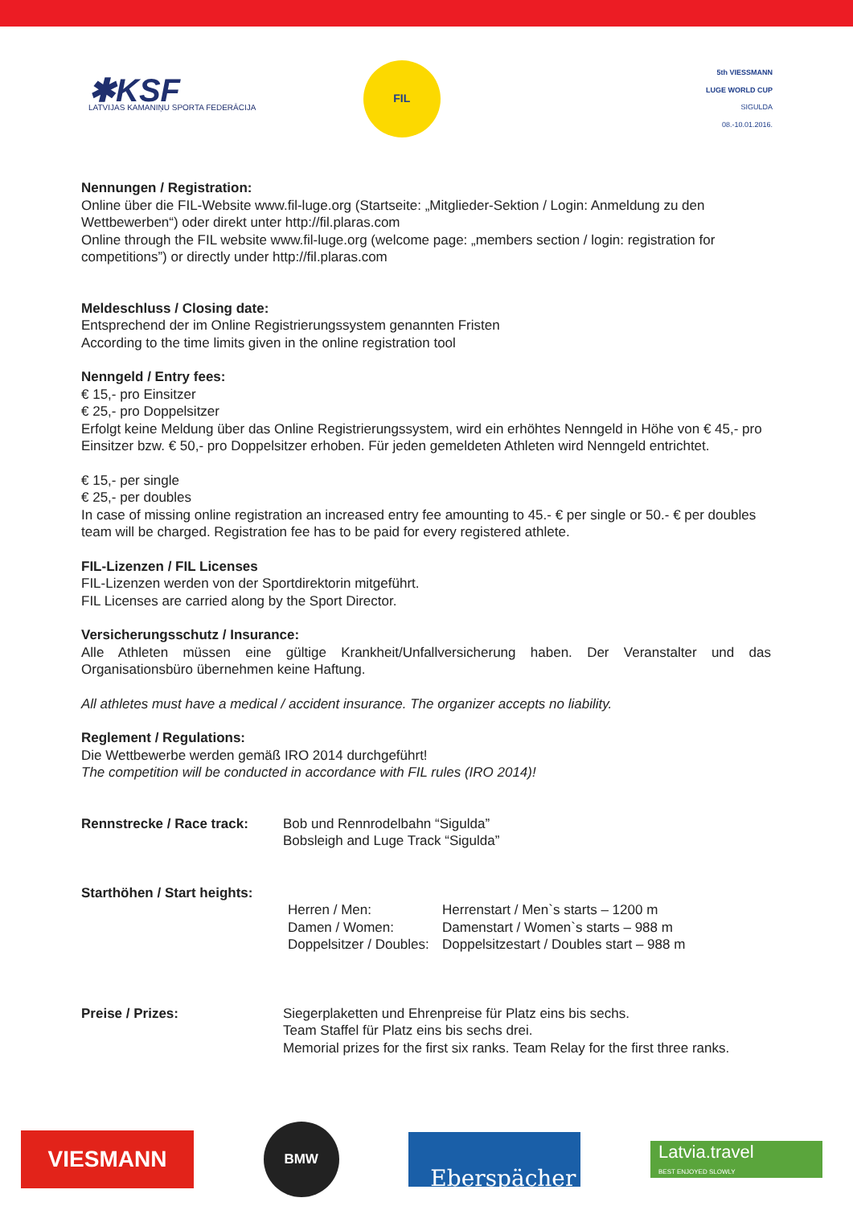✱KSF
LATVIJAS KAMANIŅU SPORTA FEDERĀCIJA
FIL
5th VIESSMANN
LUGE WORLD CUP
SIGULDA
08.-10.01.2016.
Nennungen / Registration:
Online über die FIL-Website www.fil-luge.org (Startseite: „Mitglieder-Sektion / Login: Anmeldung zu den Wettbewerben“) oder direkt unter http://fil.plaras.com
Online through the FIL website www.fil-luge.org (welcome page: „members section / login: registration for competitions”) or directly under http://fil.plaras.com
Meldeschluss / Closing date:
Entsprechend der im Online Registrierungssystem genannten Fristen
According to the time limits given in the online registration tool
Nenngeld / Entry fees:
€ 15,- pro Einsitzer
€ 25,- pro Doppelsitzer
Erfolgt keine Meldung über das Online Registrierungssystem, wird ein erhöhtes Nenngeld in Höhe von € 45,- pro Einsitzer bzw. € 50,- pro Doppelsitzer erhoben. Für jeden gemeldeten Athleten wird Nenngeld entrichtet.
€ 15,- per single
€ 25,- per doubles
In case of missing online registration an increased entry fee amounting to 45.- € per single or 50.- € per doubles team will be charged. Registration fee has to be paid for every registered athlete.
FIL-Lizenzen / FIL Licenses
FIL-Lizenzen werden von der Sportdirektorin mitgeführt.
FIL Licenses are carried along by the Sport Director.
Versicherungsschutz / Insurance:
Alle Athleten müssen eine gültige Krankheit/Unfallversicherung haben. Der Veranstalter und das Organisationsbüro übernehmen keine Haftung.
All athletes must have a medical / accident insurance. The organizer accepts no liability.
Reglement / Regulations:
Die Wettbewerbe werden gemäß IRO 2014 durchgeführt!
The competition will be conducted in accordance with FIL rules (IRO 2014)!
Rennstrecke / Race track:
Bob und Rennrodelbahn “Sigulda”
Bobsleigh and Luge Track “Sigulda”
Starthöhen / Start heights:
Herren / Men:
Damen / Women:
Doppelsitzer / Doubles:
Herrenstart / Men`s starts – 1200 m
Damenstart / Women`s starts – 988 m
Doppelsitzestart / Doubles start – 988 m
Preise / Prizes: Siegerplaketten und Ehrenpreise für Platz eins bis sechs.
Team Staffel für Platz eins bis sechs drei.
Memorial prizes for the first six ranks. Team Relay for the first three ranks.
VIESMANN
BMW
Eberspächer
Latvia.travel
BEST ENJOYED SLOWLY